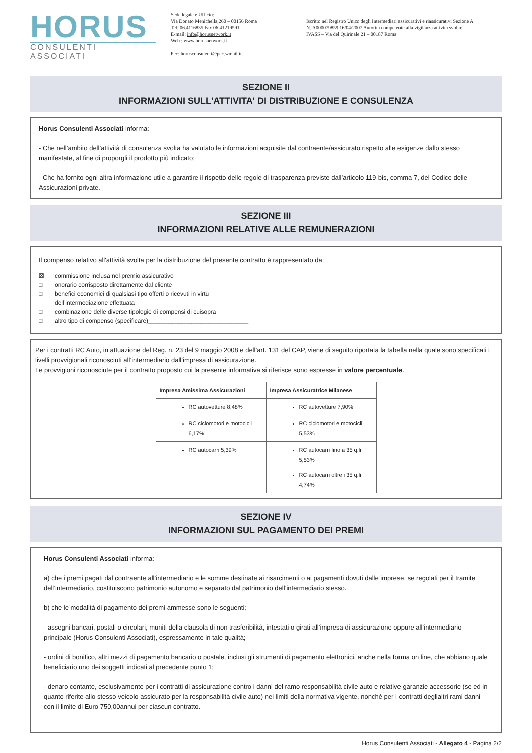HORUS
CONSULENTI ASSOCIATI
Sede legale e Ufficio:
Via Donato Menichella,260 – 00156 Roma
Tel: 06.4116835 Fax 06.41219591
E-mail: info@horusnetwork.it
Web : www.horusnetwork.it
Pec: horusconsulenti@pec.wmail.it
Iscritto nel Registro Unico degli Intermediari assicurativi e riassicurativi Sezione A
N. A000079859 16/04/2007 Autorità competente alla vigilanza attività svolta:
IVASS – Via del Quirinale 21 – 00187 Roma
SEZIONE II
INFORMAZIONI SULL'ATTIVITA' DI DISTRIBUZIONE E CONSULENZA
Horus Consulenti Associati informa:
- Che nell’ambito dell’attività di consulenza svolta ha valutato le informazioni acquisite dal contraente/assicurato rispetto alle esigenze dallo stesso manifestate, al fine di proporgli il prodotto più indicato;
- Che ha fornito ogni altra informazione utile a garantire il rispetto delle regole di trasparenza previste dall’articolo 119-bis, comma 7, del Codice delle Assicurazioni private.
SEZIONE III
INFORMAZIONI RELATIVE ALLE REMUNERAZIONI
Il compenso relativo all'attività svolta per la distribuzione del presente contratto è rappresentato da:
☒ commissione inclusa nel premio assicurativo
□ onorario corrisposto direttamente dal cliente
□ benefici economici di qualsiasi tipo offerti o ricevuti in virtù
dell’intermediazione effettuata
□ combinazione delle diverse tipologie di compensi di cuisopra
□ altro tipo di compenso (specificare)______________________________
Per i contratti RC Auto, in attuazione del Reg. n. 23 del 9 maggio 2008 e dell’art. 131 del CAP, viene di seguito riportata la tabella nella quale sono specificati i livelli provvigionali riconosciuti all’intermediario dall’impresa di assicurazione.
Le provvigioni riconosciute per il contratto proposto cui la presente informativa si riferisce sono espresse in valore percentuale.
| Impresa Amissima Assicurazioni | Impresa Assicuratrice Milanese |
| --- | --- |
| RC autovetture 8,48% | RC autovetture 7,90% |
| RC ciclomotori e motocicli 6,17% | RC ciclomotori e motocicli 5,53% |
| RC autocarri 5,39% | RC autocarri fino a 35 q.li 5,53% RC autocarri oltre i 35 q.li 4,74% |
SEZIONE IV
INFORMAZIONI SUL PAGAMENTO DEI PREMI
Horus Consulenti Associati informa:
a) che i premi pagati dal contraente all’intermediario e le somme destinate ai risarcimenti o ai pagamenti dovuti dalle imprese, se regolati per il tramite dell’intermediario, costituiscono patrimonio autonomo e separato dal patrimonio dell’intermediario stesso.
b) che le modalità di pagamento dei premi ammesse sono le seguenti:
- assegni bancari, postali o circolari, muniti della clausola di non trasferibilità, intestati o girati all’impresa di assicurazione oppure all’intermediario principale (Horus Consulenti Associati), espressamente in tale qualità;
- ordini di bonifico, altri mezzi di pagamento bancario o postale, inclusi gli strumenti di pagamento elettronici, anche nella forma on line, che abbiano quale beneficiario uno dei soggetti indicati al precedente punto 1;
- denaro contante, esclusivamente per i contratti di assicurazione contro i danni del ramo responsabilità civile auto e relative garanzie accessorie (se ed in quanto riferite allo stesso veicolo assicurato per la responsabilità civile auto) nei limiti della normativa vigente, nonché per i contratti deglialtri rami danni con il limite di Euro 750,00annui per ciascun contratto.
Horus Consulenti Associati - Allegato 4 - Pagina 2/2